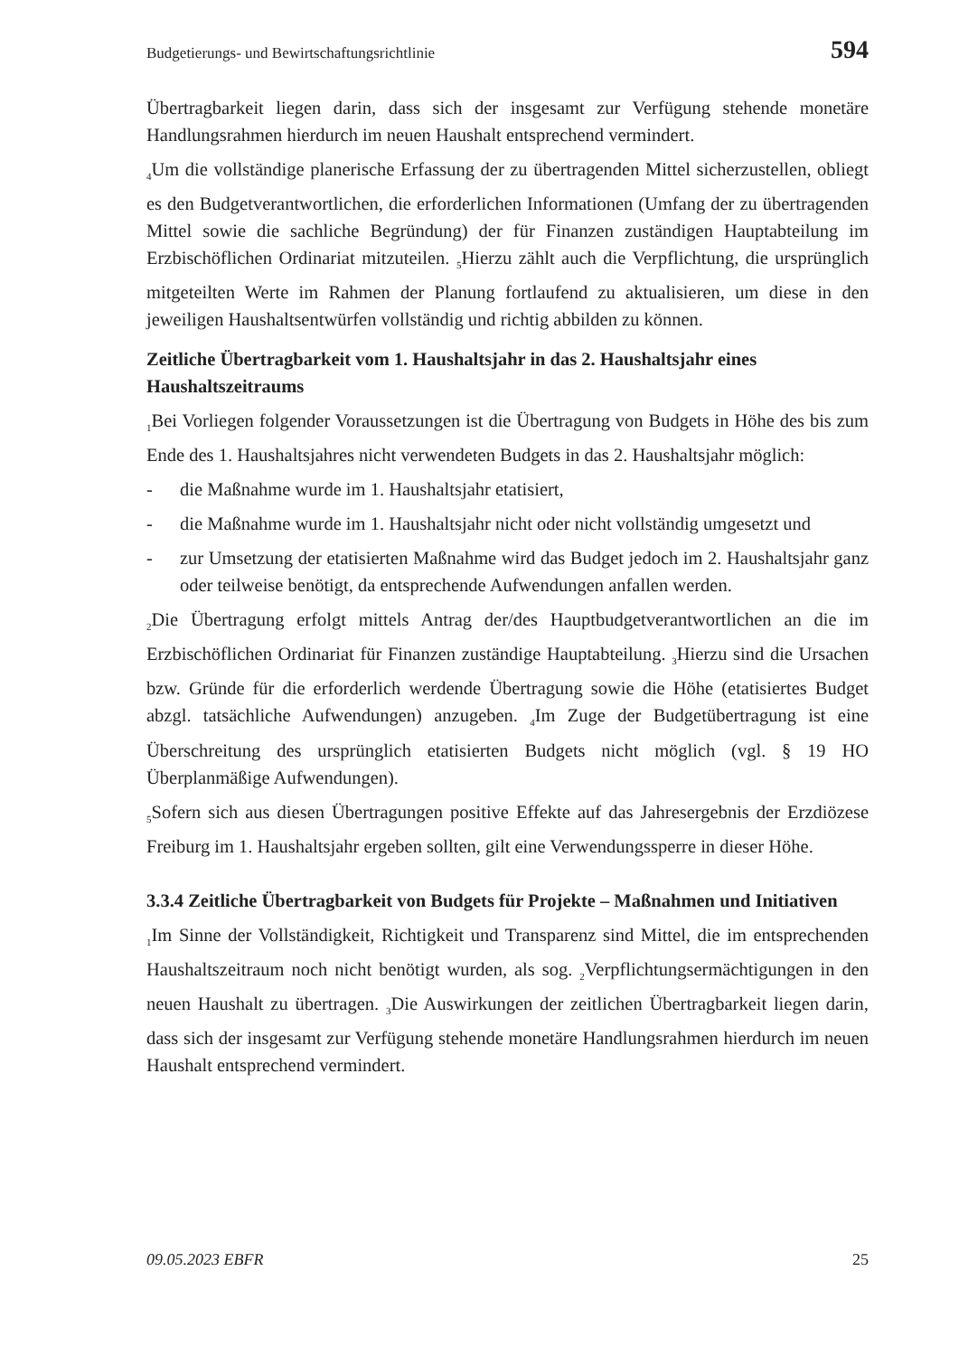Budgetierungs- und Bewirtschaftungsrichtlinie 594
Übertragbarkeit liegen darin, dass sich der insgesamt zur Verfügung stehende monetäre Handlungsrahmen hierdurch im neuen Haushalt entsprechend vermindert.
<sub>4</sub>Um die vollständige planerische Erfassung der zu übertragenden Mittel sicherzustellen, obliegt es den Budgetverantwortlichen, die erforderlichen Informationen (Umfang der zu übertragenden Mittel sowie die sachliche Begründung) der für Finanzen zuständigen Hauptabteilung im Erzbischöflichen Ordinariat mitzuteilen. <sub>5</sub>Hierzu zählt auch die Verpflichtung, die ursprünglich mitgeteilten Werte im Rahmen der Planung fortlaufend zu aktualisieren, um diese in den jeweiligen Haushaltsentwürfen vollständig und richtig abbilden zu können.
Zeitliche Übertragbarkeit vom 1. Haushaltsjahr in das 2. Haushaltsjahr eines Haushaltszeitraums
<sub>1</sub>Bei Vorliegen folgender Voraussetzungen ist die Übertragung von Budgets in Höhe des bis zum Ende des 1. Haushaltsjahres nicht verwendeten Budgets in das 2. Haushaltsjahr möglich:
- die Maßnahme wurde im 1. Haushaltsjahr etatisiert,
- die Maßnahme wurde im 1. Haushaltsjahr nicht oder nicht vollständig umgesetzt und
- zur Umsetzung der etatisierten Maßnahme wird das Budget jedoch im 2. Haushaltsjahr ganz oder teilweise benötigt, da entsprechende Aufwendungen anfallen werden.
<sub>2</sub>Die Übertragung erfolgt mittels Antrag der/des Hauptbudgetverantwortlichen an die im Erzbischöflichen Ordinariat für Finanzen zuständige Hauptabteilung. <sub>3</sub>Hierzu sind die Ursachen bzw. Gründe für die erforderlich werdende Übertragung sowie die Höhe (etatisiertes Budget abzgl. tatsächliche Aufwendungen) anzugeben. <sub>4</sub>Im Zuge der Budgetübertragung ist eine Überschreitung des ursprünglich etatisierten Budgets nicht möglich (vgl. § 19 HO Überplanmäßige Aufwendungen).
<sub>5</sub>Sofern sich aus diesen Übertragungen positive Effekte auf das Jahresergebnis der Erzdiözese Freiburg im 1. Haushaltsjahr ergeben sollten, gilt eine Verwendungssperre in dieser Höhe.
3.3.4 Zeitliche Übertragbarkeit von Budgets für Projekte – Maßnahmen und Initiativen
<sub>1</sub>Im Sinne der Vollständigkeit, Richtigkeit und Transparenz sind Mittel, die im entsprechenden Haushaltszeitraum noch nicht benötigt wurden, als sog. <sub>2</sub>Verpflichtungsermächtigungen in den neuen Haushalt zu übertragen. <sub>3</sub>Die Auswirkungen der zeitlichen Übertragbarkeit liegen darin, dass sich der insgesamt zur Verfügung stehende monetäre Handlungsrahmen hierdurch im neuen Haushalt entsprechend vermindert.
09.05.2023 EBFR 25